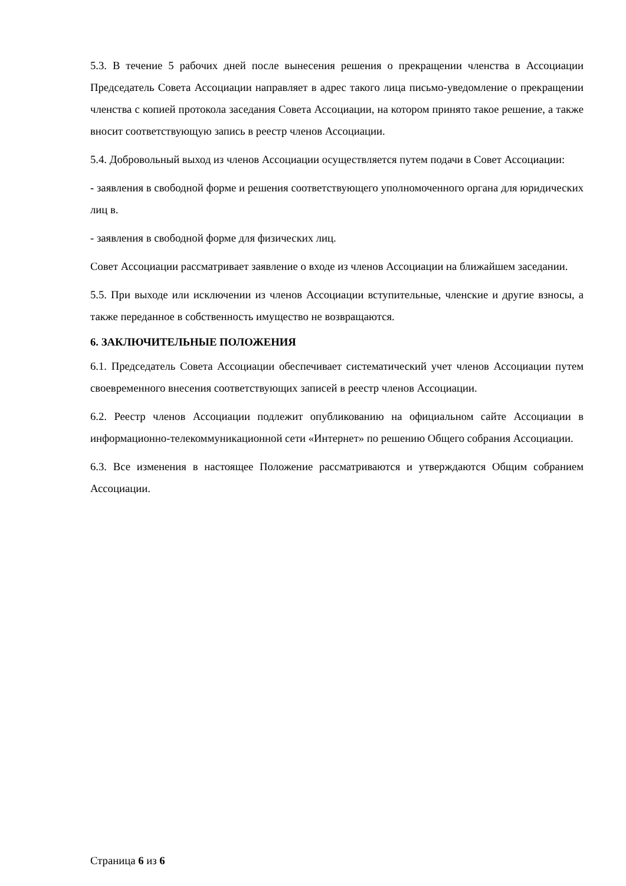5.3. В течение 5 рабочих дней после вынесения решения о прекращении членства в Ассоциации Председатель Совета Ассоциации направляет в адрес такого лица письмо-уведомление о прекращении членства с копией протокола заседания Совета Ассоциации, на котором принято такое решение, а также вносит соответствующую запись в реестр членов Ассоциации.
5.4. Добровольный выход из членов Ассоциации осуществляется путем подачи в Совет Ассоциации:
- заявления в свободной форме и решения соответствующего уполномоченного органа для юридических лиц в.
- заявления в свободной форме для физических лиц.
Совет Ассоциации рассматривает заявление о входе из членов Ассоциации на ближайшем заседании.
5.5. При выходе или исключении из членов Ассоциации вступительные, членские и другие взносы, а также переданное в собственность имущество не возвращаются.
6. ЗАКЛЮЧИТЕЛЬНЫЕ ПОЛОЖЕНИЯ
6.1. Председатель Совета Ассоциации обеспечивает систематический учет членов Ассоциации путем своевременного внесения соответствующих записей в реестр членов Ассоциации.
6.2. Реестр членов Ассоциации подлежит опубликованию на официальном сайте Ассоциации в информационно-телекоммуникационной сети «Интернет» по решению Общего собрания Ассоциации.
6.3. Все изменения в настоящее Положение рассматриваются и утверждаются Общим собранием Ассоциации.
Страница 6 из 6